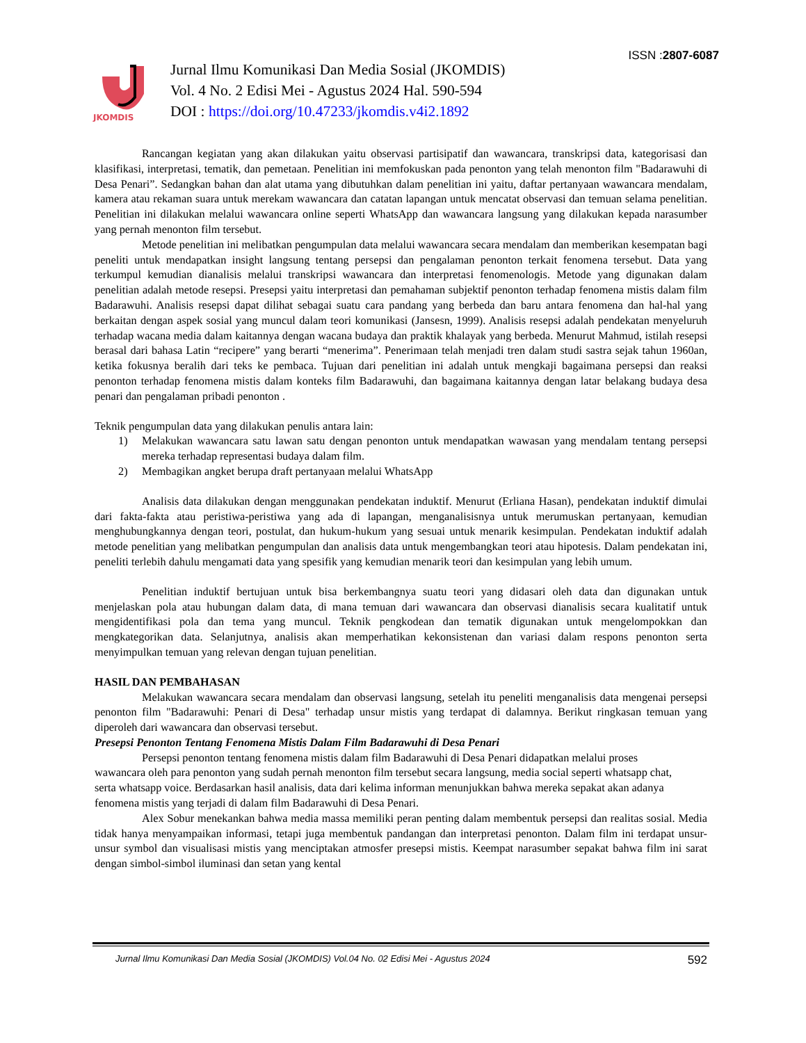ISSN :2807-6087
JKOMDIS
Jurnal Ilmu Komunikasi Dan Media Sosial (JKOMDIS)
Vol. 4 No. 2 Edisi Mei - Agustus 2024 Hal. 590-594
DOI : https://doi.org/10.47233/jkomdis.v4i2.1892
Rancangan kegiatan yang akan dilakukan yaitu observasi partisipatif dan wawancara, transkripsi data, kategorisasi dan klasifikasi, interpretasi, tematik, dan pemetaan. Penelitian ini memfokuskan pada penonton yang telah menonton film "Badarawuhi di Desa Penari”. Sedangkan bahan dan alat utama yang dibutuhkan dalam penelitian ini yaitu, daftar pertanyaan wawancara mendalam, kamera atau rekaman suara untuk merekam wawancara dan catatan lapangan untuk mencatat observasi dan temuan selama penelitian. Penelitian ini dilakukan melalui wawancara online seperti WhatsApp dan wawancara langsung yang dilakukan kepada narasumber yang pernah menonton film tersebut.
Metode penelitian ini melibatkan pengumpulan data melalui wawancara secara mendalam dan memberikan kesempatan bagi peneliti untuk mendapatkan insight langsung tentang persepsi dan pengalaman penonton terkait fenomena tersebut. Data yang terkumpul kemudian dianalisis melalui transkripsi wawancara dan interpretasi fenomenologis. Metode yang digunakan dalam penelitian adalah metode resepsi. Presepsi yaitu interpretasi dan pemahaman subjektif penonton terhadap fenomena mistis dalam film Badarawuhi. Analisis resepsi dapat dilihat sebagai suatu cara pandang yang berbeda dan baru antara fenomena dan hal-hal yang berkaitan dengan aspek sosial yang muncul dalam teori komunikasi (Jansesn, 1999). Analisis resepsi adalah pendekatan menyeluruh terhadap wacana media dalam kaitannya dengan wacana budaya dan praktik khalayak yang berbeda. Menurut Mahmud, istilah resepsi berasal dari bahasa Latin “recipere” yang berarti “menerima”. Penerimaan telah menjadi tren dalam studi sastra sejak tahun 1960an, ketika fokusnya beralih dari teks ke pembaca. Tujuan dari penelitian ini adalah untuk mengkaji bagaimana persepsi dan reaksi penonton terhadap fenomena mistis dalam konteks film Badarawuhi, dan bagaimana kaitannya dengan latar belakang budaya desa penari dan pengalaman pribadi penonton .
Teknik pengumpulan data yang dilakukan penulis antara lain:
1) Melakukan wawancara satu lawan satu dengan penonton untuk mendapatkan wawasan yang mendalam tentang persepsi mereka terhadap representasi budaya dalam film.
2) Membagikan angket berupa draft pertanyaan melalui WhatsApp
Analisis data dilakukan dengan menggunakan pendekatan induktif. Menurut (Erliana Hasan), pendekatan induktif dimulai dari fakta-fakta atau peristiwa-peristiwa yang ada di lapangan, menganalisisnya untuk merumuskan pertanyaan, kemudian menghubungkannya dengan teori, postulat, dan hukum-hukum yang sesuai untuk menarik kesimpulan. Pendekatan induktif adalah metode penelitian yang melibatkan pengumpulan dan analisis data untuk mengembangkan teori atau hipotesis. Dalam pendekatan ini, peneliti terlebih dahulu mengamati data yang spesifik yang kemudian menarik teori dan kesimpulan yang lebih umum.
Penelitian induktif bertujuan untuk bisa berkembangnya suatu teori yang didasari oleh data dan digunakan untuk menjelaskan pola atau hubungan dalam data, di mana temuan dari wawancara dan observasi dianalisis secara kualitatif untuk mengidentifikasi pola dan tema yang muncul. Teknik pengkodean dan tematik digunakan untuk mengelompokkan dan mengkategorikan data. Selanjutnya, analisis akan memperhatikan kekonsistenan dan variasi dalam respons penonton serta menyimpulkan temuan yang relevan dengan tujuan penelitian.
HASIL DAN PEMBAHASAN
Melakukan wawancara secara mendalam dan observasi langsung, setelah itu peneliti menganalisis data mengenai persepsi penonton film "Badarawuhi: Penari di Desa" terhadap unsur mistis yang terdapat di dalamnya. Berikut ringkasan temuan yang diperoleh dari wawancara dan observasi tersebut.
Presepsi Penonton Tentang Fenomena Mistis Dalam Film Badarawuhi di Desa Penari
Persepsi penonton tentang fenomena mistis dalam film Badarawuhi di Desa Penari didapatkan melalui proses wawancara oleh para penonton yang sudah pernah menonton film tersebut secara langsung, media social seperti whatsapp chat, serta whatsapp voice. Berdasarkan hasil analisis, data dari kelima informan menunjukkan bahwa mereka sepakat akan adanya fenomena mistis yang terjadi di dalam film Badarawuhi di Desa Penari.
Alex Sobur menekankan bahwa media massa memiliki peran penting dalam membentuk persepsi dan realitas sosial. Media tidak hanya menyampaikan informasi, tetapi juga membentuk pandangan dan interpretasi penonton. Dalam film ini terdapat unsur-unsur symbol dan visualisasi mistis yang menciptakan atmosfer presepsi mistis. Keempat narasumber sepakat bahwa film ini sarat dengan simbol-simbol iluminasi dan setan yang kental
Jurnal Ilmu Komunikasi Dan Media Sosial (JKOMDIS) Vol.04 No. 02 Edisi Mei - Agustus 2024 592